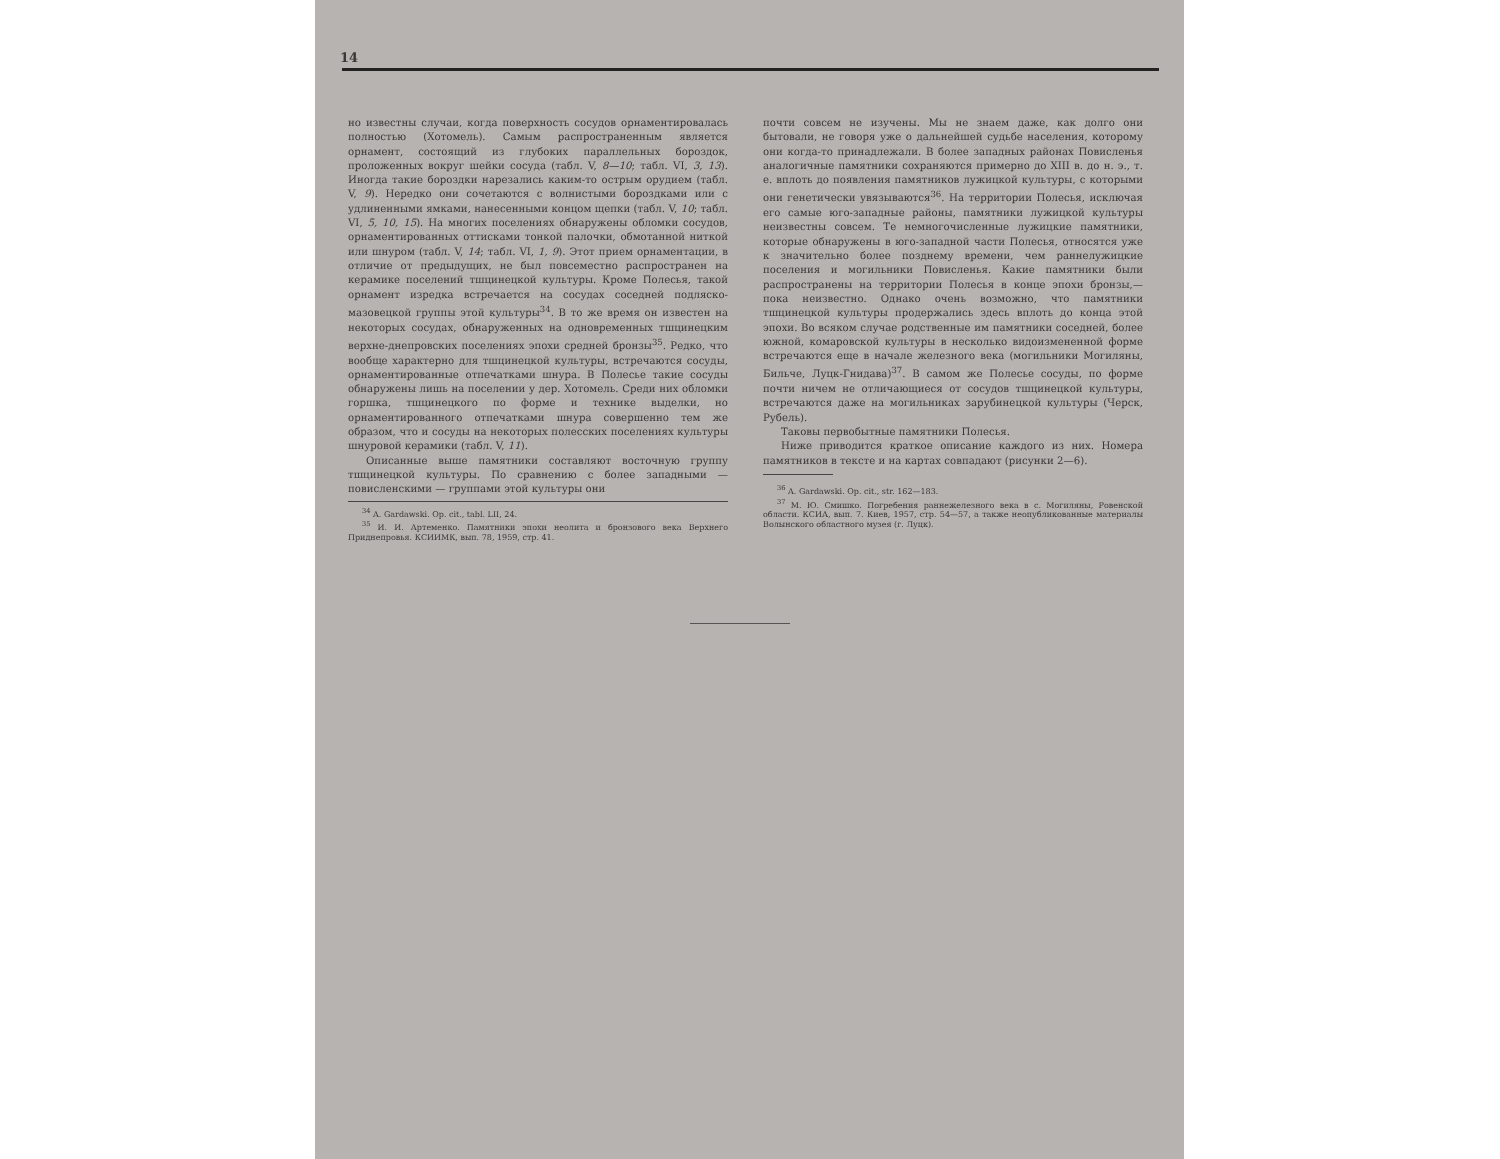14
но известны случаи, когда поверхность сосудов орнаментировалась полностью (Хотомель). Самым распространенным является орнамент, состоящий из глубоких параллельных бороздок, проложенных вокруг шейки сосуда (табл. V, 8—10; табл. VI, 3, 13). Иногда такие бороздки нарезались каким-то острым орудием (табл. V, 9). Нередко они сочетаются с волнистыми бороздками или с удлиненными ямками, нанесенными концом щепки (табл. V, 10; табл. VI, 5, 10, 15). На многих поселениях обнаружены обломки сосудов, орнаментированных оттисками тонкой палочки, обмотанной ниткой или шнуром (табл. V, 14; табл. VI, 1, 9). Этот прием орнаментации, в отличие от предыдущих, не был повсеместно распространен на керамике поселений тшцинецкой культуры. Кроме Полесья, такой орнамент изредка встречается на сосудах соседней подляско-мазовецкой группы этой культуры<sup>34</sup>. В то же время он известен на некоторых сосудах, обнаруженных на одновременных тшцинецким верхне-днепровских поселениях эпохи средней бронзы<sup>35</sup>. Редко, что вообще характерно для тшцинецкой культуры, встречаются сосуды, орнаментированные отпечатками шнура. В Полесье такие сосуды обнаружены лишь на поселении у дер. Хотомель. Среди них обломки горшка, тшцинецкого по форме и технике выделки, но орнаментированного отпечатками шнура совершенно тем же образом, что и сосуды на некоторых полесских поселениях культуры шнуровой керамики (табл. V, 11).
Описанные выше памятники составляют восточную группу тшцинецкой культуры. По сравнению с более западными — повисленскими — группами этой культуры они
<sup>34</sup> A. Gardawski. Op. cit., tabl. LII, 24.
<sup>35</sup> И. И. Артеменко. Памятники эпохи неолита и бронзового века Верхнего Приднепровья. КСИИМК, вып. 78, 1959, стр. 41.
почти совсем не изучены. Мы не знаем даже, как долго они бытовали, не говоря уже о дальнейшей судьбе населения, которому они когда-то принадлежали. В более западных районах Повисленья аналогичные памятники сохраняются примерно до XIII в. до н. э., т. е. вплоть до появления памятников лужицкой культуры, с которыми они генетически увязываются<sup>36</sup>. На территории Полесья, исключая его самые юго-западные районы, памятники лужицкой культуры неизвестны совсем. Те немногочисленные лужицкие памятники, которые обнаружены в юго-западной части Полесья, относятся уже к значительно более позднему времени, чем раннелужицкие поселения и могильники Повисленья. Какие памятники были распространены на территории Полесья в конце эпохи бронзы,— пока неизвестно. Однако очень возможно, что памятники тшцинецкой культуры продержались здесь вплоть до конца этой эпохи. Во всяком случае родственные им памятники соседней, более южной, комаровской культуры в несколько видоизмененной форме встречаются еще в начале железного века (могильники Могиляны, Бильче, Луцк-Гнидава)<sup>37</sup>. В самом же Полесье сосуды, по форме почти ничем не отличающиеся от сосудов тшцинецкой культуры, встречаются даже на могильниках зарубинецкой культуры (Черск, Рубель).
Таковы первобытные памятники Полесья.
Ниже приводится краткое описание каждого из них. Номера памятников в тексте и на картах совпадают (рисунки 2—6).
<sup>36</sup> A. Gardawski. Op. cit., str. 162—183.
<sup>37</sup> М. Ю. Смишко. Погребения раннежелезного века в с. Могиляны, Ровенской области. КСИА, вып. 7. Киев, 1957, стр. 54—57, а также неопубликованные материалы Волынского областного музея (г. Луцк).